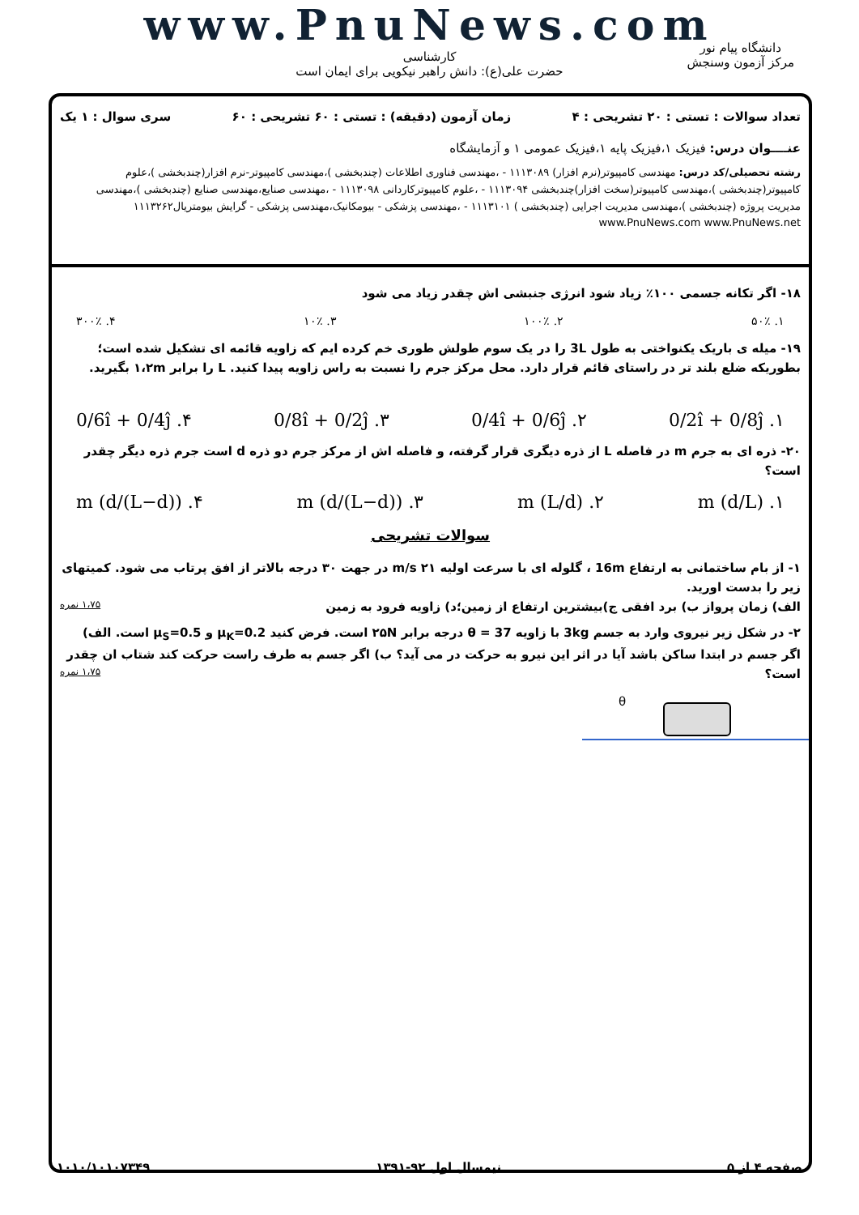www.PnuNews.com
کارشناسی
حضرت علی(ع): دانش راهبر نیکویی برای ایمان است
دانشگاه پیام نور
مرکز آزمون وسنجش
تعداد سوالات : تستی : ۲۰ تشریحی : ۴ زمان آزمون (دقیقه) : تستی : ۶۰ تشریحی : ۶۰ سری سوال : ۱ یک
عنــــوان درس: فیزیک ۱،فیزیک پایه ۱،فیزیک عمومی ۱ و آزمایشگاه
رشته تحصیلی/کد درس: مهندسی کامپیوتر(نرم افزار) ۱۱۱۳۰۸۹ - ،مهندسی فناوری اطلاعات (چندبخشی )،مهندسی کامپیوتر-نرم افزار(چندبخشی )،علوم کامپیوتر(چندبخشی )،مهندسی کامپیوتر(سخت افزار)چندبخشی ۱۱۱۳۰۹۴ - ،علوم کامپیوترکاردانی ۱۱۱۳۰۹۸ - ،مهندسی صنایع،مهندسی صنایع (چندبخشی )،مهندسی مدیریت پروژه (چندبخشی )،مهندسی مدیریت اجرایی (چندبخشی ) ۱۱۱۳۱۰۱ - ،مهندسی پزشکی - بیومکانیک،مهندسی پزشکی - گرایش بیومتریال۱۱۱۳۲۶۲ www.PnuNews.com www.PnuNews.net
۱۸- اگر تکانه جسمی ۱۰۰٪ زیاد شود انرژی جنبشی اش چقدر زیاد می شود
۱. ۵۰٪ ۲. ۱۰۰٪ ۳. ۱۰٪ ۴. ۳۰۰٪
۱۹- میله ی باریک یکنواختی به طول 3L را در یک سوم طولش طوری خم کرده ایم که زاویه قائمه ای تشکیل شده است؛ بطوریکه ضلع بلند تر در راستای قائم قرار دارد. محل مرکز جرم را نسبت به راس زاویه پیدا کنید. L را برابر ۱،۲m بگیرید.
۱. 0/2î + 0/8ĵ ۲. 0/4î + 0/6ĵ ۳. 0/8î + 0/2ĵ ۴. 0/6î + 0/4ĵ
۲۰- ذره ای به جرم m در فاصله L از ذره دیگری قرار گرفته، و فاصله اش از مرکز جرم دو ذره d است جرم ذره دیگر چقدر است؟
۱. (d/L) m ۲. (L/d) m ۳. ((L−d)/d) m ۴. (d/(L−d)) m
سوالات تشریحی
۱- از بام ساختمانی به ارتفاع 16m ، گلوله ای با سرعت اولیه ۲۱ m/s در جهت ۳۰ درجه بالاتر از افق پرتاب می شود. کمیتهای زیر را بدست اورید.
الف) زمان پرواز ب) برد افقی ج)بیشترین ارتفاع از زمین؛د) زاویه فرود به زمین ۱،۷۵ نمره
۲- در شکل زیر نیروی وارد به جسم 3kg با زاویه θ = 37 درجه برابر ۲۵N است. فرض کنید μ<sub>K</sub>=0.2 و μ<sub>S</sub>=0.5 است. الف) اگر جسم در ابتدا ساکن باشد آیا در اثر این نیرو به حرکت در می آید؟ ب) اگر جسم به طرف راست حرکت کند شتاب ان چقدر است؟ ۱،۷۵ نمره
θ
صفحه ۴ از ۵ نیمسال اول ۹۲-۱۳۹۱ ۱۰۱۰/۱۰۱۰۷۳۴۹